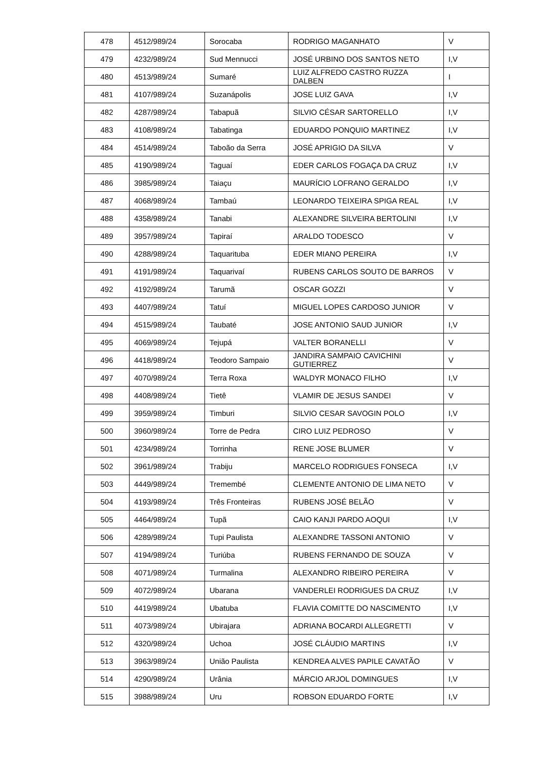| 478 | 4512/989/24 | Sorocaba | RODRIGO MAGANHATO | V |
| 479 | 4232/989/24 | Sud Mennucci | JOSÉ URBINO DOS SANTOS NETO | I,V |
| 480 | 4513/989/24 | Sumaré | LUIZ ALFREDO CASTRO RUZZA DALBEN | I |
| 481 | 4107/989/24 | Suzanápolis | JOSE LUIZ GAVA | I,V |
| 482 | 4287/989/24 | Tabapuã | SILVIO CÉSAR SARTORELLO | I,V |
| 483 | 4108/989/24 | Tabatinga | EDUARDO PONQUIO MARTINEZ | I,V |
| 484 | 4514/989/24 | Taboão da Serra | JOSÉ APRIGIO DA SILVA | V |
| 485 | 4190/989/24 | Taguaí | EDER CARLOS FOGAÇA DA CRUZ | I,V |
| 486 | 3985/989/24 | Taiaçu | MAURÍCIO LOFRANO GERALDO | I,V |
| 487 | 4068/989/24 | Tambaú | LEONARDO TEIXEIRA SPIGA REAL | I,V |
| 488 | 4358/989/24 | Tanabi | ALEXANDRE SILVEIRA BERTOLINI | I,V |
| 489 | 3957/989/24 | Tapiraí | ARALDO TODESCO | V |
| 490 | 4288/989/24 | Taquarituba | EDER MIANO PEREIRA | I,V |
| 491 | 4191/989/24 | Taquarivaí | RUBENS CARLOS SOUTO DE BARROS | V |
| 492 | 4192/989/24 | Tarumã | OSCAR GOZZI | V |
| 493 | 4407/989/24 | Tatuí | MIGUEL LOPES CARDOSO JUNIOR | V |
| 494 | 4515/989/24 | Taubaté | JOSE ANTONIO SAUD JUNIOR | I,V |
| 495 | 4069/989/24 | Tejupá | VALTER BORANELLI | V |
| 496 | 4418/989/24 | Teodoro Sampaio | JANDIRA SAMPAIO CAVICHINI GUTIERREZ | V |
| 497 | 4070/989/24 | Terra Roxa | WALDYR MONACO FILHO | I,V |
| 498 | 4408/989/24 | Tietê | VLAMIR DE JESUS SANDEI | V |
| 499 | 3959/989/24 | Timburi | SILVIO CESAR SAVOGIN POLO | I,V |
| 500 | 3960/989/24 | Torre de Pedra | CIRO LUIZ PEDROSO | V |
| 501 | 4234/989/24 | Torrinha | RENE JOSE BLUMER | V |
| 502 | 3961/989/24 | Trabiju | MARCELO RODRIGUES FONSECA | I,V |
| 503 | 4449/989/24 | Tremembé | CLEMENTE ANTONIO DE LIMA NETO | V |
| 504 | 4193/989/24 | Três Fronteiras | RUBENS JOSÉ BELÃO | V |
| 505 | 4464/989/24 | Tupã | CAIO KANJI PARDO AOQUI | I,V |
| 506 | 4289/989/24 | Tupi Paulista | ALEXANDRE TASSONI ANTONIO | V |
| 507 | 4194/989/24 | Turiúba | RUBENS FERNANDO DE SOUZA | V |
| 508 | 4071/989/24 | Turmalina | ALEXANDRO RIBEIRO PEREIRA | V |
| 509 | 4072/989/24 | Ubarana | VANDERLEI RODRIGUES DA CRUZ | I,V |
| 510 | 4419/989/24 | Ubatuba | FLAVIA COMITTE DO NASCIMENTO | I,V |
| 511 | 4073/989/24 | Ubirajara | ADRIANA BOCARDI ALLEGRETTI | V |
| 512 | 4320/989/24 | Uchoa | JOSÉ CLÁUDIO MARTINS | I,V |
| 513 | 3963/989/24 | União Paulista | KENDREA ALVES PAPILE CAVATÃO | V |
| 514 | 4290/989/24 | Urânia | MÁRCIO ARJOL DOMINGUES | I,V |
| 515 | 3988/989/24 | Uru | ROBSON EDUARDO FORTE | I,V |